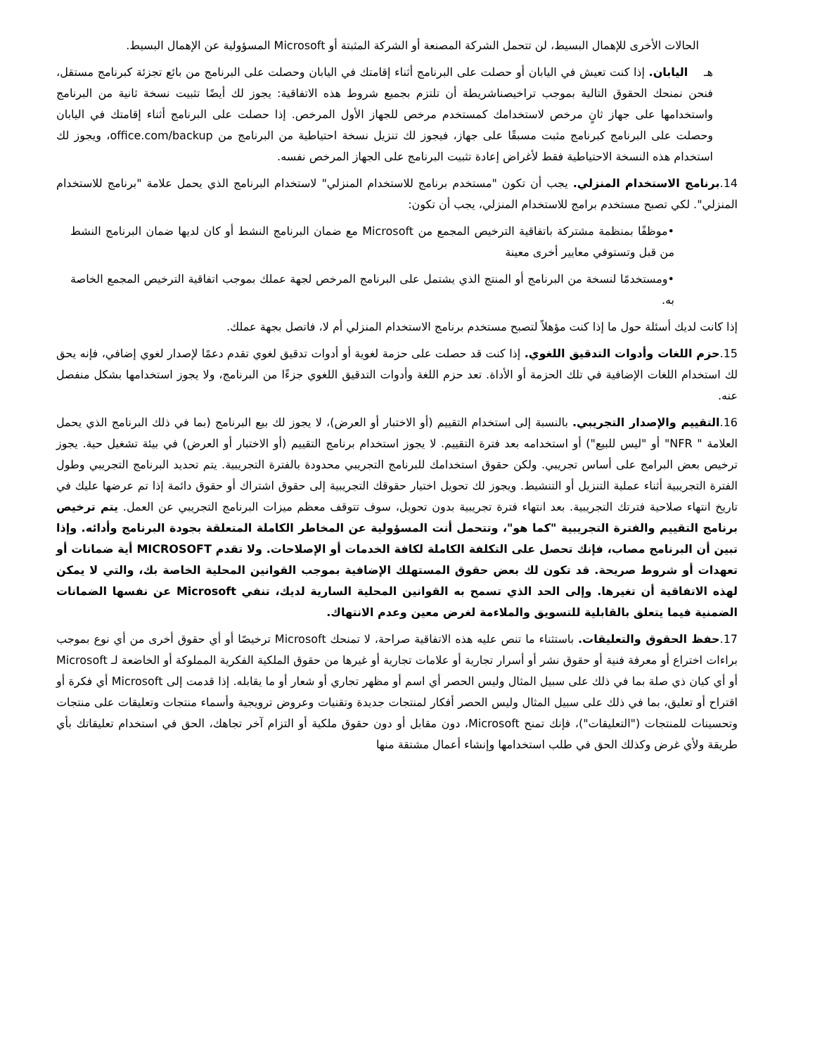الحالات الأخرى للإهمال البسيط، لن تتحمل الشركة المصنعة أو الشركة المثبتة أو Microsoft المسؤولية عن الإهمال البسيط.
هـ اليابان. إذا كنت تعيش في اليابان أو حصلت على البرنامج أثناء إقامتك في اليابان وحصلت على البرنامج من بائع تجزئة كبرنامج مستقل، فنحن نمنحك الحقوق التالية بموجب تراخيصناشريطة أن تلتزم بجميع شروط هذه الاتفاقية: يجوز لك أيضًا تثبيت نسخة ثانية من البرنامج واستخدامها على جهاز ثانٍ مرخص لاستخدامك كمستخدم مرخص للجهاز الأول المرخص. إذا حصلت على البرنامج أثناء إقامتك في اليابان وحصلت على البرنامج كبرنامج مثبت مسبقًا على جهاز، فيجوز لك تنزيل نسخة احتياطية من البرنامج من office.com/backup، ويجوز لك استخدام هذه النسخة الاحتياطية فقط لأغراض إعادة تثبيت البرنامج على الجهاز المرخص نفسه.
14.برنامج الاستخدام المنزلي. يجب أن تكون "مستخدم برنامج للاستخدام المنزلي" لاستخدام البرنامج الذي يحمل علامة "برنامج للاستخدام المنزلي". لكي تصبح مستخدم برامج للاستخدام المنزلي، يجب أن تكون:
•موظفًا بمنظمة مشتركة باتفاقية الترخيص المجمع من Microsoft مع ضمان البرنامج النشط أو كان لديها ضمان البرنامج النشط من قبل وتستوفي معايير أخرى معينة
•ومستخدمًا لنسخة من البرنامج أو المنتج الذي يشتمل على البرنامج المرخص لجهة عملك بموجب اتفاقية الترخيص المجمع الخاصة به.
إذا كانت لديك أسئلة حول ما إذا كنت مؤهلاً لتصبح مستخدم برنامج الاستخدام المنزلي أم لا، فاتصل بجهة عملك.
15.حزم اللغات وأدوات التدقيق اللغوي. إذا كنت قد حصلت على حزمة لغوية أو أدوات تدقيق لغوي تقدم دعمًا لإصدار لغوي إضافي، فإنه يحق لك استخدام اللغات الإضافية في تلك الحزمة أو الأداة. تعد حزم اللغة وأدوات التدقيق اللغوي جزءًا من البرنامج، ولا يجوز استخدامها بشكل منفصل عنه.
16.التقييم والإصدار التجريبي. بالنسبة إلى استخدام التقييم (أو الاختبار أو العرض)، لا يجوز لك بيع البرنامج (بما في ذلك البرنامج الذي يحمل العلامة " NFR" أو "ليس للبيع") أو استخدامه بعد فترة التقييم. لا يجوز استخدام برنامج التقييم (أو الاختبار أو العرض) في بيئة تشغيل حية. يجوز ترخيص بعض البرامج على أساس تجريبي. ولكن حقوق استخدامك للبرنامج التجريبي محدودة بالفترة التجريبية. يتم تحديد البرنامج التجريبي وطول الفترة التجريبية أثناء عملية التنزيل أو التنشيط. ويجوز لك تحويل اختيار حقوقك التجريبية إلى حقوق اشتراك أو حقوق دائمة إذا تم عرضها عليك في تاريخ انتهاء صلاحية فترتك التجريبية. بعد انتهاء فترة تجريبية بدون تحويل، سوف تتوقف معظم ميزات البرنامج التجريبي عن العمل. يتم ترخيص برنامج التقييم والفترة التجريبية "كما هو"، وتتحمل أنت المسؤولية عن المخاطر الكاملة المتعلقة بجودة البرنامج وأدائه. وإذا تبين أن البرنامج مصاب، فإنك تحصل على التكلفة الكاملة لكافة الخدمات أو الإصلاحات. ولا تقدم MICROSOFT أية ضمانات أو تعهدات أو شروط صريحة. قد تكون لك بعض حقوق المستهلك الإضافية بموجب القوانين المحلية الخاصة بك، والتي لا يمكن لهذه الاتفاقية أن تغيرها. وإلى الحد الذي تسمح به القوانين المحلية السارية لديك، تنفي Microsoft عن نفسها الضمانات الضمنية فيما يتعلق بالقابلية للتسويق والملاءمة لغرض معين وعدم الانتهاك.
17.حفظ الحقوق والتعليقات. باستثناء ما تنص عليه هذه الاتفاقية صراحة، لا تمنحك Microsoft ترخيصًا أو أي حقوق أخرى من أي نوع بموجب براءات اختراع أو معرفة فنية أو حقوق نشر أو أسرار تجارية أو علامات تجارية أو غيرها من حقوق الملكية الفكرية المملوكة أو الخاضعة لـ Microsoft أو أي كيان ذي صلة بما في ذلك على سبيل المثال وليس الحصر أي اسم أو مظهر تجاري أو شعار أو ما يقابله. إذا قدمت إلى Microsoft أي فكرة أو اقتراح أو تعليق، بما في ذلك على سبيل المثال وليس الحصر أفكار لمنتجات جديدة وتقنيات وعروض ترويجية وأسماء منتجات وتعليقات على منتجات وتحسينات للمنتجات ("التعليقات")، فإنك تمنح Microsoft، دون مقابل أو دون حقوق ملكية أو التزام آخر تجاهك، الحق في استخدام تعليقاتك بأي طريقة ولأي غرض وكذلك الحق في طلب استخدامها وإنشاء أعمال مشتقة منها